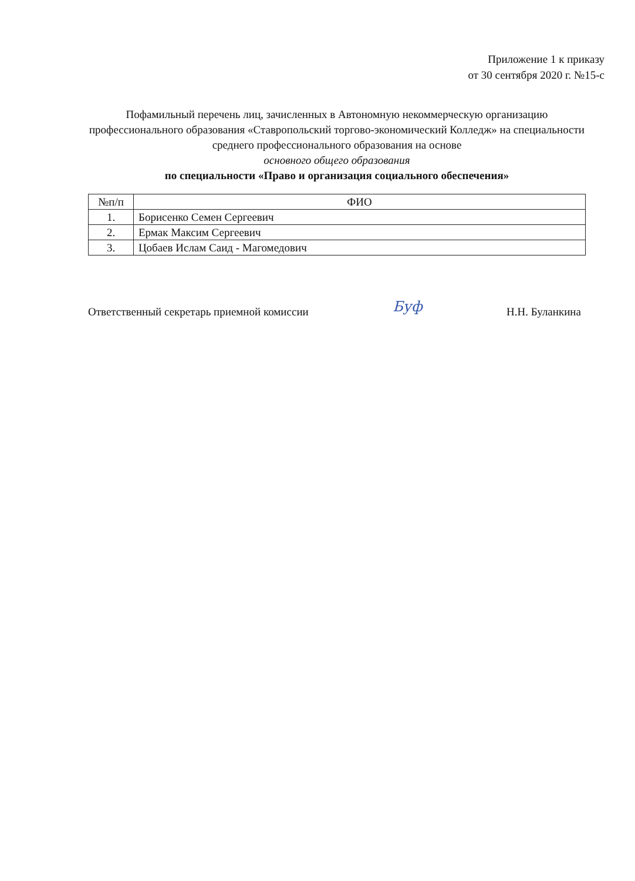Приложение 1 к приказу
от 30 сентября 2020 г. №15-с
Пофамильный перечень лиц, зачисленных в Автономную некоммерческую организацию профессионального образования «Ставропольский торгово-экономический Колледж» на специальности среднего профессионального образования на основе
основного общего образования
по специальности «Право и организация социального обеспечения»
| №п/п | ФИО |
| --- | --- |
| 1. | Борисенко Семен Сергеевич |
| 2. | Ермак Максим Сергеевич |
| 3. | Цобаев Ислам Саид - Магомедович |
Ответственный секретарь приемной комиссии Буф Н.Н. Буланкина